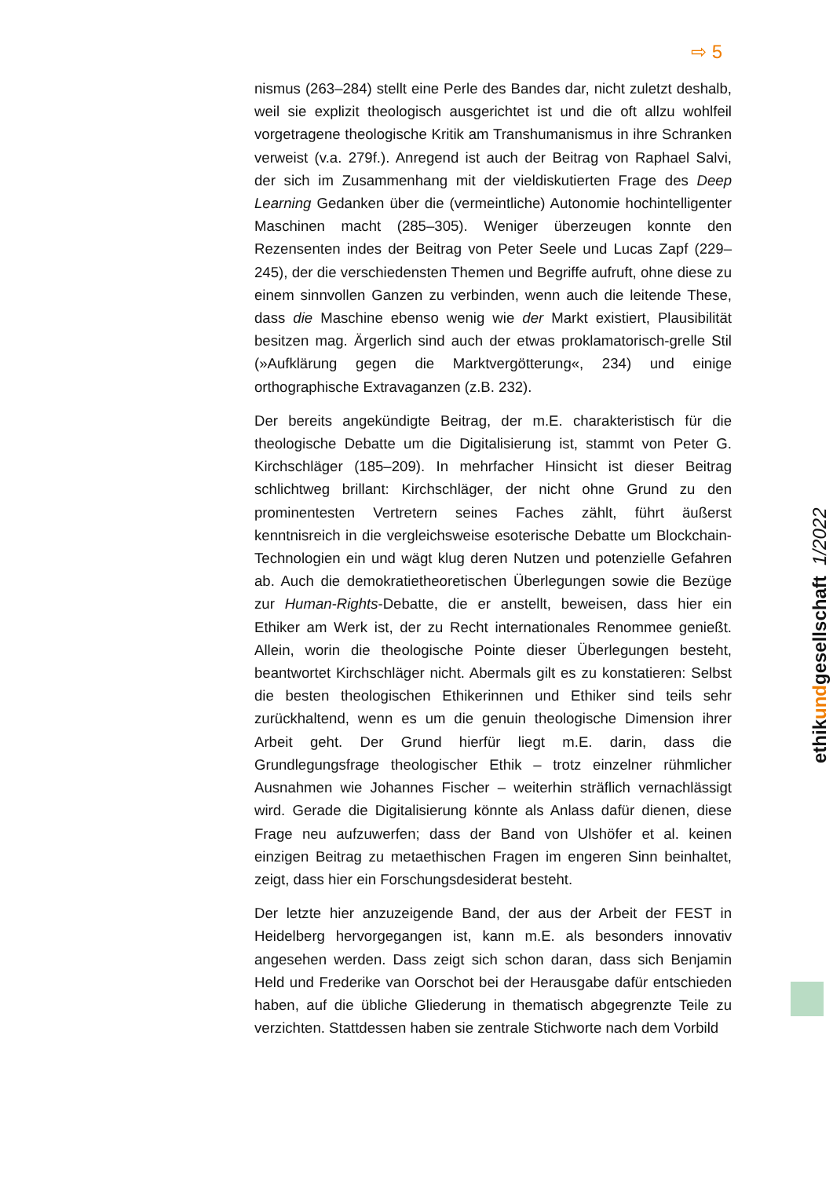⇨ 5
nismus (263–284) stellt eine Perle des Bandes dar, nicht zuletzt deshalb, weil sie explizit theologisch ausgerichtet ist und die oft allzu wohlfeil vorgetragene theologische Kritik am Transhumanismus in ihre Schranken verweist (v.a. 279f.). Anregend ist auch der Beitrag von Raphael Salvi, der sich im Zusammenhang mit der vieldiskutierten Frage des Deep Learning Gedanken über die (vermeintliche) Autonomie hochintelligenter Maschinen macht (285–305). Weniger überzeugen konnte den Rezensenten indes der Beitrag von Peter Seele und Lucas Zapf (229–245), der die verschiedensten Themen und Begriffe aufruft, ohne diese zu einem sinnvollen Ganzen zu verbinden, wenn auch die leitende These, dass die Maschine ebenso wenig wie der Markt existiert, Plausibilität besitzen mag. Ärgerlich sind auch der etwas proklamatorisch-grelle Stil (»Aufklärung gegen die Marktvergötterung«, 234) und einige orthographische Extravaganzen (z.B. 232).
Der bereits angekündigte Beitrag, der m.E. charakteristisch für die theologische Debatte um die Digitalisierung ist, stammt von Peter G. Kirchschläger (185–209). In mehrfacher Hinsicht ist dieser Beitrag schlichtweg brillant: Kirchschläger, der nicht ohne Grund zu den prominentesten Vertretern seines Faches zählt, führt äußerst kenntnisreich in die vergleichsweise esoterische Debatte um Blockchain-Technologien ein und wägt klug deren Nutzen und potenzielle Gefahren ab. Auch die demokratietheoretischen Überlegungen sowie die Bezüge zur Human-Rights-Debatte, die er anstellt, beweisen, dass hier ein Ethiker am Werk ist, der zu Recht internationales Renommee genießt. Allein, worin die theologische Pointe dieser Überlegungen besteht, beantwortet Kirchschläger nicht. Abermals gilt es zu konstatieren: Selbst die besten theologischen Ethikerinnen und Ethiker sind teils sehr zurückhaltend, wenn es um die genuin theologische Dimension ihrer Arbeit geht. Der Grund hierfür liegt m.E. darin, dass die Grundlegungsfrage theologischer Ethik – trotz einzelner rühmlicher Ausnahmen wie Johannes Fischer – weiterhin sträflich vernachlässigt wird. Gerade die Digitalisierung könnte als Anlass dafür dienen, diese Frage neu aufzuwerfen; dass der Band von Ulshöfer et al. keinen einzigen Beitrag zu metaethischen Fragen im engeren Sinn beinhaltet, zeigt, dass hier ein Forschungsdesiderat besteht.
Der letzte hier anzuzeigende Band, der aus der Arbeit der FEST in Heidelberg hervorgegangen ist, kann m.E. als besonders innovativ angesehen werden. Dass zeigt sich schon daran, dass sich Benjamin Held und Frederike van Oorschot bei der Herausgabe dafür entschieden haben, auf die übliche Gliederung in thematisch abgegrenzte Teile zu verzichten. Stattdessen haben sie zentrale Stichworte nach dem Vorbild
ethikundgesellschaft 1/2022